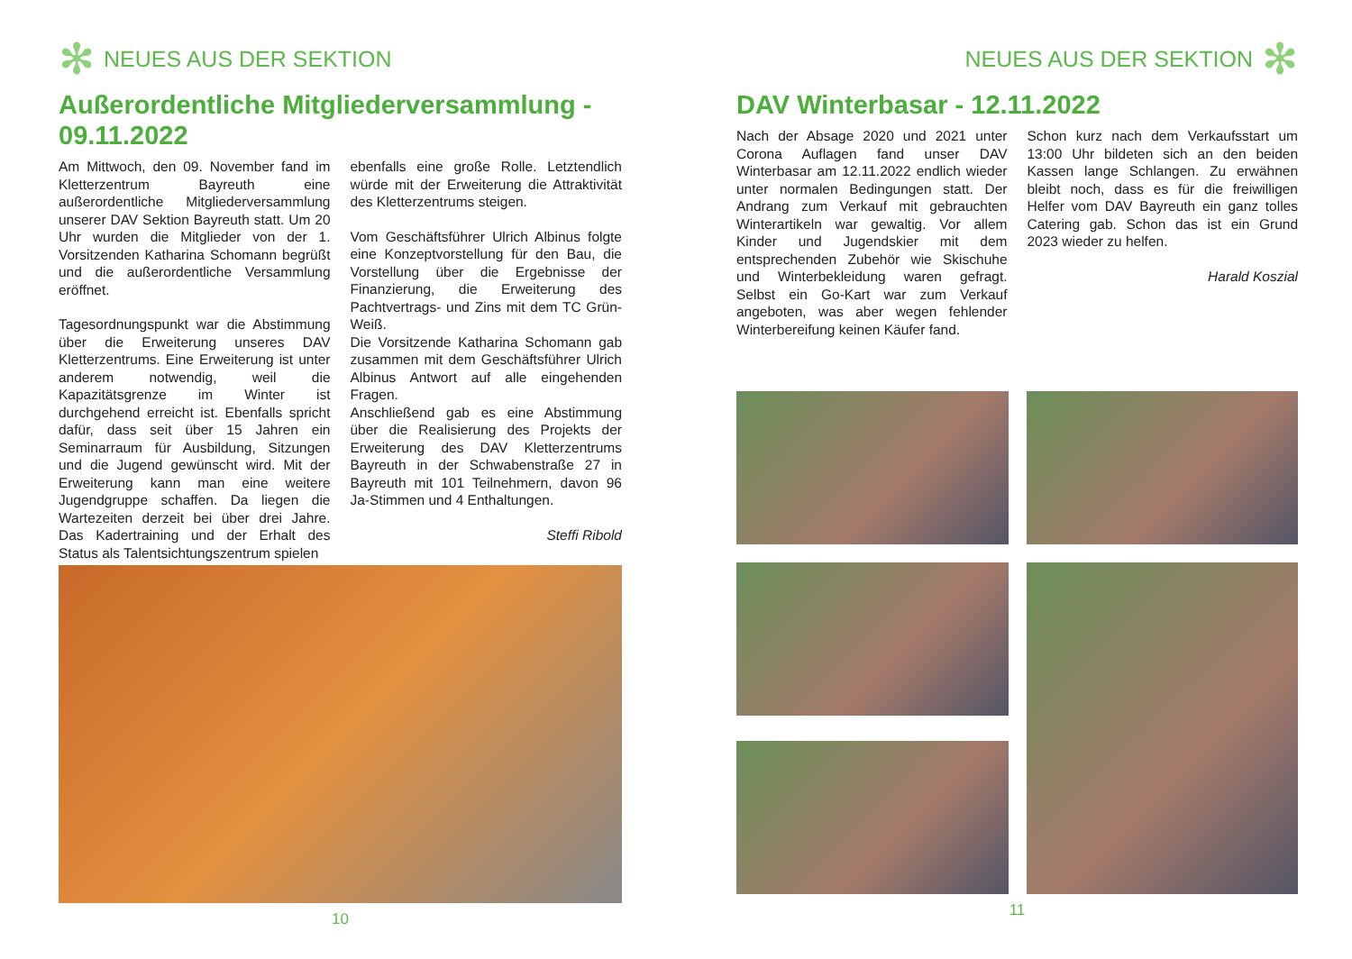✻ NEUES AUS DER SEKTION
Außerordentliche Mitgliederversammlung - 09.11.2022
Am Mittwoch, den 09. November fand im Kletterzentrum Bayreuth eine außerordentliche Mitgliederversammlung unserer DAV Sektion Bayreuth statt. Um 20 Uhr wurden die Mitglieder von der 1. Vorsitzenden Katharina Schomann begrüßt und die außerordentliche Versammlung eröffnet.
Tagesordnungspunkt war die Abstimmung über die Erweiterung unseres DAV Kletterzentrums. Eine Erweiterung ist unter anderem notwendig, weil die Kapazitätsgrenze im Winter ist durchgehend erreicht ist. Ebenfalls spricht dafür, dass seit über 15 Jahren ein Seminarraum für Ausbildung, Sitzungen und die Jugend gewünscht wird. Mit der Erweiterung kann man eine weitere Jugendgruppe schaffen. Da liegen die Wartezeiten derzeit bei über drei Jahre. Das Kadertraining und der Erhalt des Status als Talentsichtungszentrum spielen
ebenfalls eine große Rolle. Letztendlich würde mit der Erweiterung die Attraktivität des Kletterzentrums steigen.
Vom Geschäftsführer Ulrich Albinus folgte eine Konzeptvorstellung für den Bau, die Vorstellung über die Ergebnisse der Finanzierung, die Erweiterung des Pachtvertrags- und Zins mit dem TC Grün-Weiß.
Die Vorsitzende Katharina Schomann gab zusammen mit dem Geschäftsführer Ulrich Albinus Antwort auf alle eingehenden Fragen.
Anschließend gab es eine Abstimmung über die Realisierung des Projekts der Erweiterung des DAV Kletterzentrums Bayreuth in der Schwabenstraße 27 in Bayreuth mit 101 Teilnehmern, davon 96 Ja-Stimmen und 4 Enthaltungen.
Steffi Ribold
10
NEUES AUS DER SEKTION ✻
DAV Winterbasar - 12.11.2022
Nach der Absage 2020 und 2021 unter Corona Auflagen fand unser DAV Winterbasar am 12.11.2022 endlich wieder unter normalen Bedingungen statt. Der Andrang zum Verkauf mit gebrauchten Winterartikeln war gewaltig. Vor allem Kinder und Jugendskier mit dem entsprechenden Zubehör wie Skischuhe und Winterbekleidung waren gefragt. Selbst ein Go-Kart war zum Verkauf angeboten, was aber wegen fehlender Winterbereifung keinen Käufer fand.
Schon kurz nach dem Verkaufsstart um 13:00 Uhr bildeten sich an den beiden Kassen lange Schlangen. Zu erwähnen bleibt noch, dass es für die freiwilligen Helfer vom DAV Bayreuth ein ganz tolles Catering gab. Schon das ist ein Grund 2023 wieder zu helfen.
Harald Koszial
11